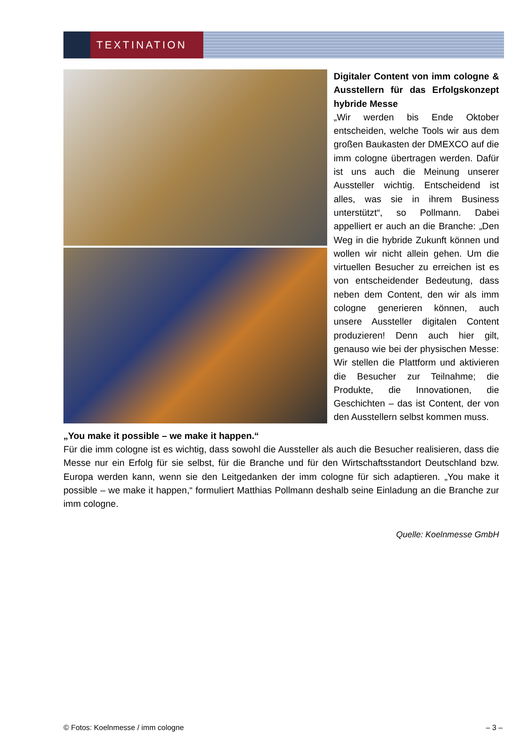TEXTINATION
Digitaler Content von imm cologne & Ausstellern für das Erfolgskonzept hybride Messe
„Wir werden bis Ende Oktober entscheiden, welche Tools wir aus dem großen Baukasten der DMEXCO auf die imm cologne übertragen werden. Dafür ist uns auch die Meinung unserer Aussteller wichtig. Entscheidend ist alles, was sie in ihrem Business unterstützt“, so Pollmann. Dabei appelliert er auch an die Branche: „Den Weg in die hybride Zukunft können und wollen wir nicht allein gehen. Um die virtuellen Besucher zu erreichen ist es von entscheidender Bedeutung, dass neben dem Content, den wir als imm cologne generieren können, auch unsere Aussteller digitalen Content produzieren! Denn auch hier gilt, genauso wie bei der physischen Messe: Wir stellen die Plattform und aktivieren die Besucher zur Teilnahme; die Produkte, die Innovationen, die Geschichten – das ist Content, der von den Ausstellern selbst kommen muss.
„You make it possible – we make it happen.“
Für die imm cologne ist es wichtig, dass sowohl die Aussteller als auch die Besucher realisieren, dass die Messe nur ein Erfolg für sie selbst, für die Branche und für den Wirtschaftsstandort Deutschland bzw. Europa werden kann, wenn sie den Leitgedanken der imm cologne für sich adaptieren. „You make it possible – we make it happen,“ formuliert Matthias Pollmann deshalb seine Einladung an die Branche zur imm cologne.
Quelle: Koelnmesse GmbH
© Fotos: Koelnmesse / imm cologne – 3 –